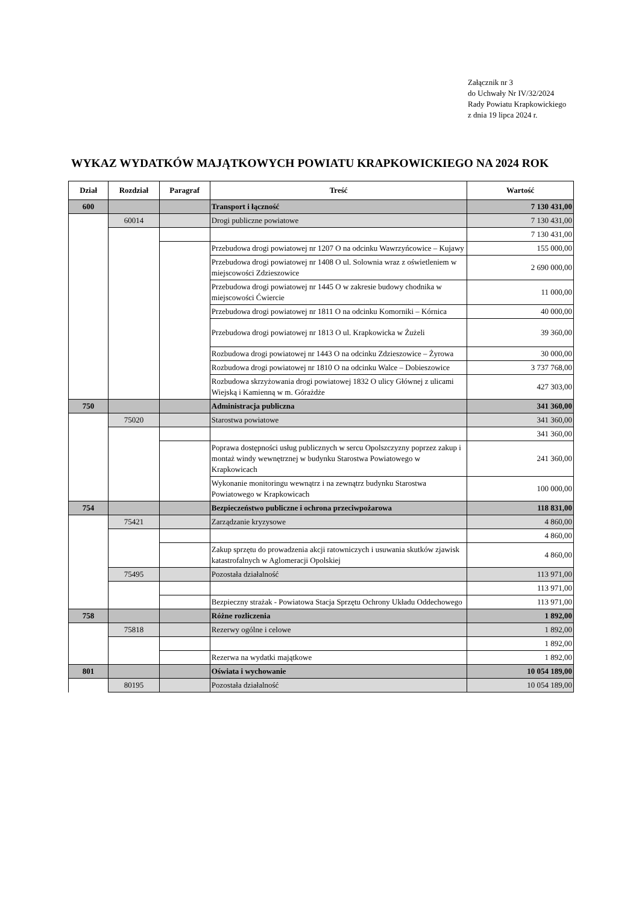Załącznik nr 3
do Uchwały Nr IV/32/2024
Rady Powiatu Krapkowickiego
z dnia 19 lipca 2024 r.
WYKAZ WYDATKÓW MAJĄTKOWYCH POWIATU KRAPKOWICKIEGO NA 2024 ROK
| Dział | Rozdział | Paragraf | Treść | Wartość |
| --- | --- | --- | --- | --- |
| 600 | | | Transport i łączność | 7 130 431,00 |
| | 60014 | | Drogi publiczne powiatowe | 7 130 431,00 |
| | | | | 7 130 431,00 |
| | | | Przebudowa drogi powiatowej nr 1207 O na odcinku Wawrzyńcowice – Kujawy | 155 000,00 |
| | | | Przebudowa drogi powiatowej nr 1408 O ul. Solownia wraz z oświetleniem w miejscowości Zdzieszowice | 2 690 000,00 |
| | | | Przebudowa drogi powiatowej nr 1445 O w zakresie budowy chodnika w miejscowości Ćwiercie | 11 000,00 |
| | | | Przebudowa drogi powiatowej nr 1811 O na odcinku Komorniki – Kórnica | 40 000,00 |
| | | | Przebudowa drogi powiatowej nr 1813 O ul. Krapkowicka w Żużeli | 39 360,00 |
| | | | Rozbudowa drogi powiatowej nr 1443 O na odcinku Zdzieszowice – Żyrowa | 30 000,00 |
| | | | Rozbudowa drogi powiatowej nr 1810 O na odcinku Walce – Dobieszowice | 3 737 768,00 |
| | | | Rozbudowa skrzyżowania drogi powiatowej 1832 O ulicy Głównej z ulicami Wiejską i Kamienną w m. Górażdże | 427 303,00 |
| 750 | | | Administracja publiczna | 341 360,00 |
| | 75020 | | Starostwa powiatowe | 341 360,00 |
| | | | | 341 360,00 |
| | | | Poprawa dostępności usług publicznych w sercu Opolszczyzny poprzez zakup i montaż windy wewnętrznej w budynku Starostwa Powiatowego w Krapkowicach | 241 360,00 |
| | | | Wykonanie monitoringu wewnątrz i na zewnątrz budynku Starostwa Powiatowego w Krapkowicach | 100 000,00 |
| 754 | | | Bezpieczeństwo publiczne i ochrona przeciwpożarowa | 118 831,00 |
| | 75421 | | Zarządzanie kryzysowe | 4 860,00 |
| | | | | 4 860,00 |
| | | | Zakup sprzętu do prowadzenia akcji ratowniczych i usuwania skutków zjawisk katastrofalnych w Aglomeracji Opolskiej | 4 860,00 |
| | 75495 | | Pozostała działalność | 113 971,00 |
| | | | | 113 971,00 |
| | | | Bezpieczny strażak - Powiatowa Stacja Sprzętu Ochrony Układu Oddechowego | 113 971,00 |
| 758 | | | Różne rozliczenia | 1 892,00 |
| | 75818 | | Rezerwy ogólne i celowe | 1 892,00 |
| | | | | 1 892,00 |
| | | | Rezerwa na wydatki majątkowe | 1 892,00 |
| 801 | | | Oświata i wychowanie | 10 054 189,00 |
| | 80195 | | Pozostała działalność | 10 054 189,00 |